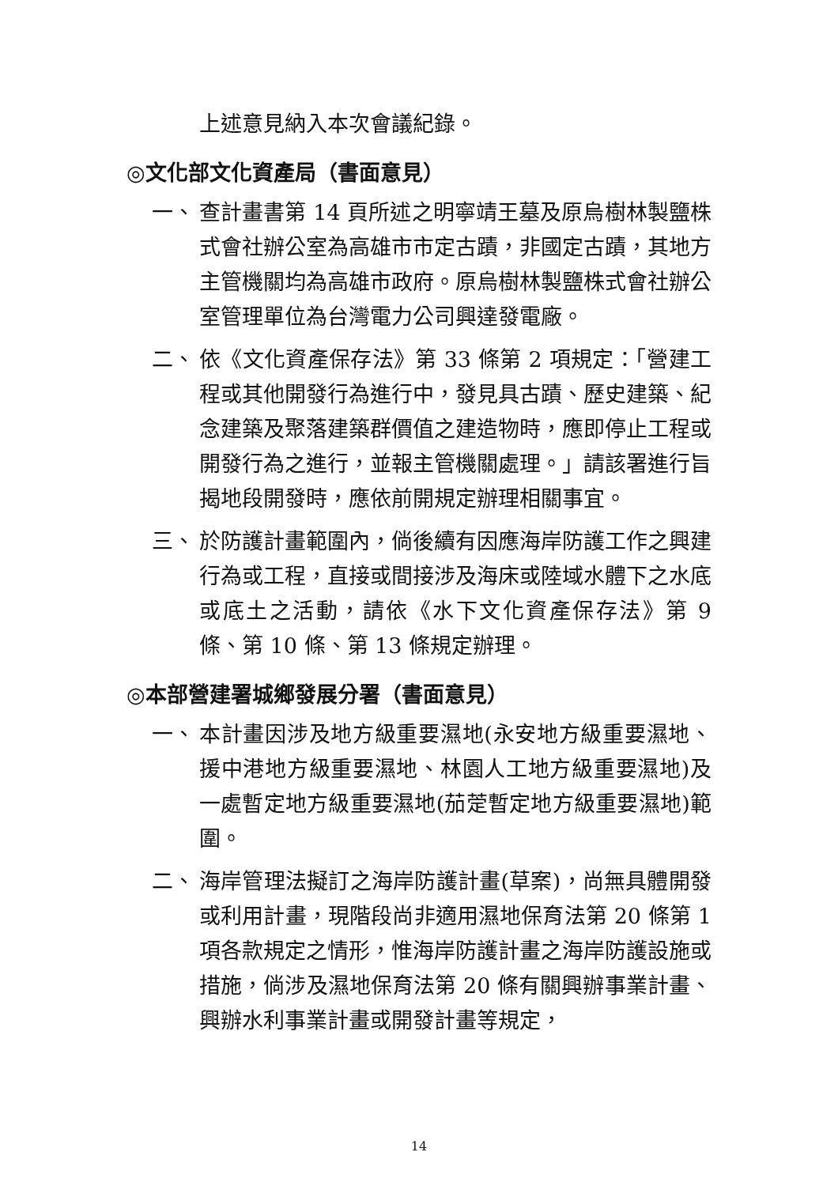上述意見納入本次會議紀錄。
◎文化部文化資產局（書面意見）
一、 查計畫書第 14 頁所述之明寧靖王墓及原烏樹林製鹽株式會社辦公室為高雄市市定古蹟，非國定古蹟，其地方主管機關均為高雄市政府。原烏樹林製鹽株式會社辦公室管理單位為台灣電力公司興達發電廠。
二、 依《文化資產保存法》第 33 條第 2 項規定：「營建工程或其他開發行為進行中，發見具古蹟、歷史建築、紀念建築及聚落建築群價值之建造物時，應即停止工程或開發行為之進行，並報主管機關處理。」請該署進行旨揭地段開發時，應依前開規定辦理相關事宜。
三、 於防護計畫範圍內，倘後續有因應海岸防護工作之興建行為或工程，直接或間接涉及海床或陸域水體下之水底或底土之活動，請依《水下文化資產保存法》第 9 條、第 10 條、第 13 條規定辦理。
◎本部營建署城鄉發展分署（書面意見）
一、 本計畫因涉及地方級重要濕地(永安地方級重要濕地、援中港地方級重要濕地、林園人工地方級重要濕地)及一處暫定地方級重要濕地(茄萣暫定地方級重要濕地)範圍。
二、 海岸管理法擬訂之海岸防護計畫(草案)，尚無具體開發或利用計畫，現階段尚非適用濕地保育法第 20 條第 1 項各款規定之情形，惟海岸防護計畫之海岸防護設施或措施，倘涉及濕地保育法第 20 條有關興辦事業計畫、興辦水利事業計畫或開發計畫等規定，
14